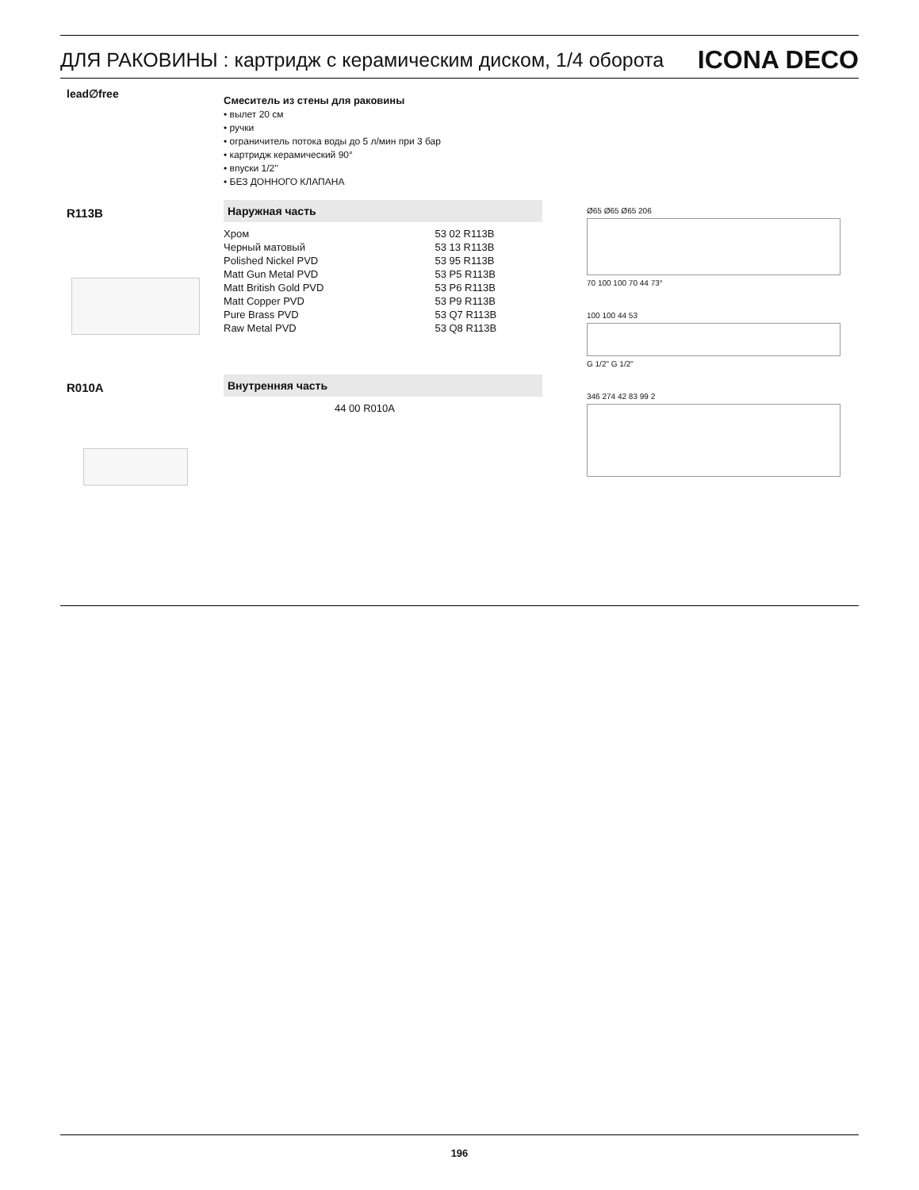ДЛЯ РАКОВИНЫ : картридж с керамическим диском, 1/4 оборота ICONA DECO
lead∅free
Смеситель из стены для раковины
• вылет 20 см
• ручки
• ограничитель потока воды до 5 л/мин при 3 бар
• картридж керамический 90°
• впуски 1/2''
• БЕЗ ДОННОГО КЛАПАНА
R113B Наружная часть
| Хром | 53 02 R113B |
| Черный матовый | 53 13 R113B |
| Polished Nickel PVD | 53 95 R113B |
| Matt Gun Metal PVD | 53 P5 R113B |
| Matt British Gold PVD | 53 P6 R113B |
| Matt Copper PVD | 53 P9 R113B |
| Pure Brass PVD | 53 Q7 R113B |
| Raw Metal PVD | 53 Q8 R113B |
R010A Внутренняя часть
| | 44 00 R010A |
Ø65 Ø65 Ø65 206
70 100 100 70 44 73°
100 100 44 53
G 1/2" G 1/2"
346 274 42 83 99 2
196